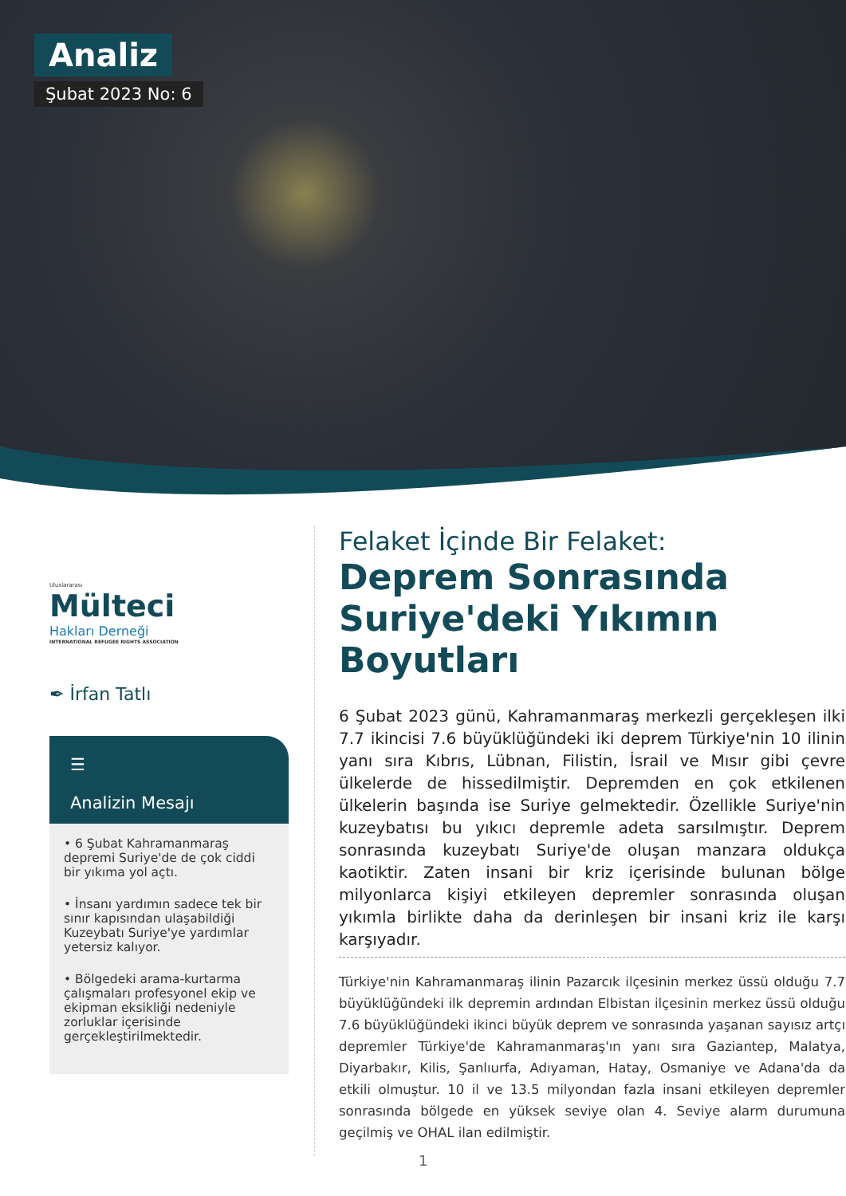Analiz
Şubat 2023 No: 6
Uluslararası
Mülteci
Hakları Derneği
INTERNATIONAL REFUGEE RIGHTS ASSOCIATION
✒ İrfan Tatlı
☰
Analizin Mesajı
• 6 Şubat Kahramanmaraş depremi Suriye'de de çok ciddi bir yıkıma yol açtı.
• İnsanı yardımın sadece tek bir sınır kapısından ulaşabildiği Kuzeybatı Suriye'ye yardımlar yetersiz kalıyor.
• Bölgedeki arama-kurtarma çalışmaları profesyonel ekip ve ekipman eksikliği nedeniyle zorluklar içerisinde gerçekleştirilmektedir.
Felaket İçinde Bir Felaket:
Deprem Sonrasında Suriye'deki Yıkımın Boyutları
6 Şubat 2023 günü, Kahramanmaraş merkezli gerçekleşen ilki 7.7 ikincisi 7.6 büyüklüğündeki iki deprem Türkiye'nin 10 ilinin yanı sıra Kıbrıs, Lübnan, Filistin, İsrail ve Mısır gibi çevre ülkelerde de hissedilmiştir. Depremden en çok etkilenen ülkelerin başında ise Suriye gelmektedir. Özellikle Suriye'nin kuzeybatısı bu yıkıcı depremle adeta sarsılmıştır. Deprem sonrasında kuzeybatı Suriye'de oluşan manzara oldukça kaotiktir. Zaten insani bir kriz içerisinde bulunan bölge milyonlarca kişiyi etkileyen depremler sonrasında oluşan yıkımla birlikte daha da derinleşen bir insani kriz ile karşı karşıyadır.
Türkiye'nin Kahramanmaraş ilinin Pazarcık ilçesinin merkez üssü olduğu 7.7 büyüklüğündeki ilk depremin ardından Elbistan ilçesinin merkez üssü olduğu 7.6 büyüklüğündeki ikinci büyük deprem ve sonrasında yaşanan sayısız artçı depremler Türkiye'de Kahramanmaraş'ın yanı sıra Gaziantep, Malatya, Diyarbakır, Kilis, Şanlıurfa, Adıyaman, Hatay, Osmaniye ve Adana'da da etkili olmuştur. 10 il ve 13.5 milyondan fazla insani etkileyen depremler sonrasında bölgede en yüksek seviye olan 4. Seviye alarm durumuna geçilmiş ve OHAL ilan edilmiştir.
1